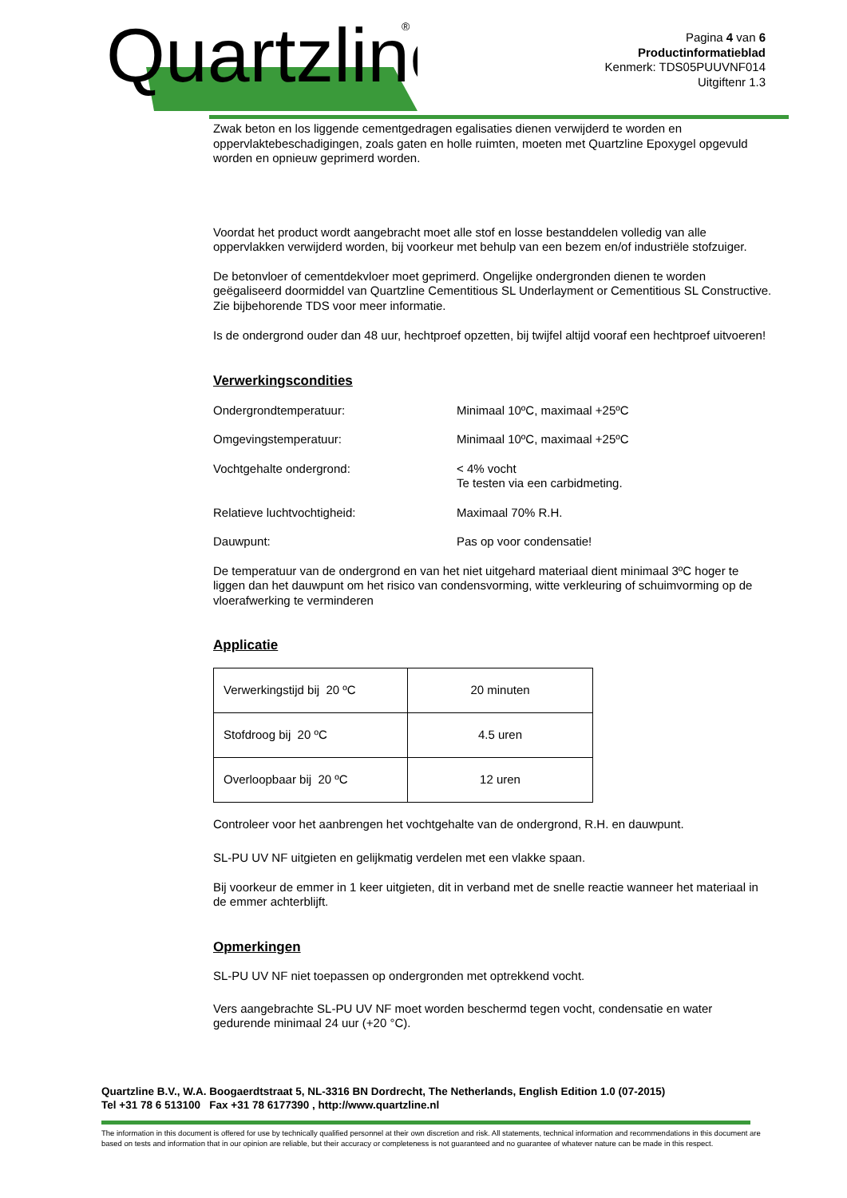Quartzline
Quartzline
®
Pagina 4 van 6
Productinformatieblad
Kenmerk: TDS05PUUVNF014
Uitgiftenr 1.3
Zwak beton en los liggende cementgedragen egalisaties dienen verwijderd te worden en oppervlaktebeschadigingen, zoals gaten en holle ruimten, moeten met Quartzline Epoxygel opgevuld worden en opnieuw geprimerd worden.
Voordat het product wordt aangebracht moet alle stof en losse bestanddelen volledig van alle oppervlakken verwijderd worden, bij voorkeur met behulp van een bezem en/of industriële stofzuiger.
De betonvloer of cementdekvloer moet geprimerd. Ongelijke ondergronden dienen te worden geëgaliseerd doormiddel van Quartzline Cementitious SL Underlayment or Cementitious SL Constructive. Zie bijbehorende TDS voor meer informatie.
Is de ondergrond ouder dan 48 uur, hechtproef opzetten, bij twijfel altijd vooraf een hechtproef uitvoeren!
Verwerkingscondities
Ondergrondtemperatuur: Minimaal 10ºC, maximaal +25ºC
Omgevingstemperatuur: Minimaal 10ºC, maximaal +25ºC
Vochtgehalte ondergrond: < 4% vocht
Te testen via een carbidmeting.
Relatieve luchtvochtigheid: Maximaal 70% R.H.
Dauwpunt: Pas op voor condensatie!
De temperatuur van de ondergrond en van het niet uitgehard materiaal dient minimaal 3ºC hoger te liggen dan het dauwpunt om het risico van condensvorming, witte verkleuring of schuimvorming op de vloerafwerking te verminderen
Applicatie
| Verwerkingstijd bij 20 ºC | 20 minuten |
| Stofdroog bij 20 ºC | 4.5 uren |
| Overloopbaar bij 20 ºC | 12 uren |
Controleer voor het aanbrengen het vochtgehalte van de ondergrond, R.H. en dauwpunt.
SL-PU UV NF uitgieten en gelijkmatig verdelen met een vlakke spaan.
Bij voorkeur de emmer in 1 keer uitgieten, dit in verband met de snelle reactie wanneer het materiaal in de emmer achterblijft.
Opmerkingen
SL-PU UV NF niet toepassen op ondergronden met optrekkend vocht.
Vers aangebrachte SL-PU UV NF moet worden beschermd tegen vocht, condensatie en water gedurende minimaal 24 uur (+20 °C).
Quartzline B.V., W.A. Boogaerdtstraat 5, NL-3316 BN Dordrecht, The Netherlands, English Edition 1.0 (07-2015)
Tel +31 78 6 513100 Fax +31 78 6177390 , http://www.quartzline.nl
The information in this document is offered for use by technically qualified personnel at their own discretion and risk. All statements, technical information and recommendations in this document are based on tests and information that in our opinion are reliable, but their accuracy or completeness is not guaranteed and no guarantee of whatever nature can be made in this respect.